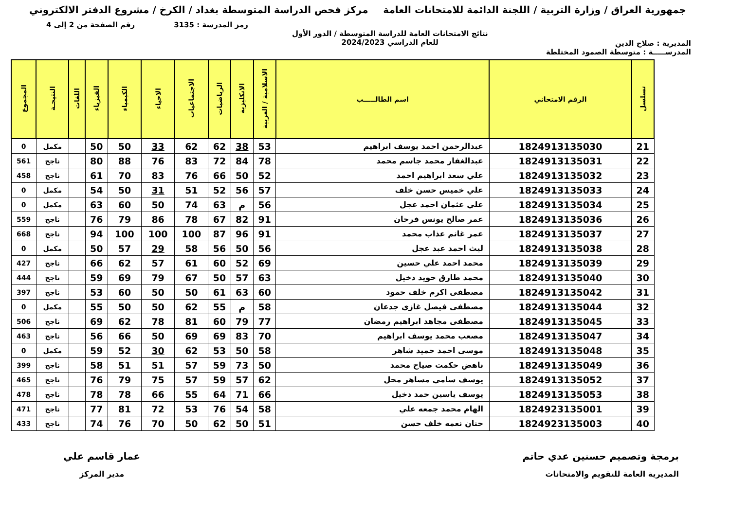جمهورية العراق / وزارة التربية / اللجنة الدائمة للامتحانات العامة
مركز فحص الدراسة المتوسطة بغداد / الكرخ / مشروع الدفتر الالكتروني
رمز المدرسة : 3135 رقم الصفحة من 2 إلى 4
المديرية : صلاح الدين نتائج الامتحانات العامة للدراسة المتوسطة / الدور الأول
للعام الدراسي 2024/2023
المدرســـــة : متوسطة الصمود المختلطة
| تسلسل | الرقم الامتحاني | اسم الطالـــــب | الاسلامية / العربية | الانكليزية | الرياضيات | الاجتماعيات | الاحياء | الكيمياء | الفيزياء | اللغات | النتيجـة | المجموع |
| --- | --- | --- | --- | --- | --- | --- | --- | --- | --- | --- | --- | --- |
| 21 | 1824913135030 | عبدالرحمن احمد يوسف ابراهيم | 53 | 38 | 62 | 62 | 33 | 50 | 50 | | مكمل | 0 |
| 22 | 1824913135031 | عبدالغفار محمد جاسم محمد | 78 | 84 | 72 | 83 | 76 | 88 | 80 | | ناجح | 561 |
| 23 | 1824913135032 | علي سعد ابراهيم احمد | 52 | 50 | 66 | 76 | 83 | 70 | 61 | | ناجح | 458 |
| 24 | 1824913135033 | علي خميس حسن خلف | 57 | 56 | 52 | 51 | 31 | 50 | 54 | | مكمل | 0 |
| 25 | 1824913135034 | علي عثمان احمد عجل | 56 | م | 63 | 74 | 50 | 60 | 63 | | مكمل | 0 |
| 26 | 1824913135036 | عمر صالح يونس فرحان | 91 | 82 | 67 | 78 | 86 | 79 | 76 | | ناجح | 559 |
| 27 | 1824913135037 | عمر غانم عذاب محمد | 91 | 96 | 87 | 100 | 100 | 100 | 94 | | ناجح | 668 |
| 28 | 1824913135038 | ليث احمد عبد عجل | 56 | 50 | 56 | 58 | 29 | 57 | 50 | | مكمل | 0 |
| 29 | 1824913135039 | محمد احمد علي حسين | 69 | 52 | 60 | 61 | 57 | 62 | 66 | | ناجح | 427 |
| 30 | 1824913135040 | محمد طارق حويد دخيل | 63 | 57 | 50 | 67 | 79 | 69 | 59 | | ناجح | 444 |
| 31 | 1824913135042 | مصطفى اكرم خلف حمود | 60 | 63 | 61 | 50 | 50 | 60 | 53 | | ناجح | 397 |
| 32 | 1824913135044 | مصطفى فيصل غازي جدعان | 58 | م | 55 | 62 | 50 | 50 | 55 | | مكمل | 0 |
| 33 | 1824913135045 | مصطفى مجاهد ابراهيم رمضان | 77 | 79 | 60 | 81 | 78 | 62 | 69 | | ناجح | 506 |
| 34 | 1824913135047 | مصعب محمد يوسف ابراهيم | 70 | 83 | 69 | 69 | 50 | 66 | 56 | | ناجح | 463 |
| 35 | 1824913135048 | موسى احمد حميد شاهر | 58 | 50 | 53 | 62 | 30 | 52 | 59 | | مكمل | 0 |
| 36 | 1824913135049 | ناهض حكمت صياح محمد | 50 | 73 | 59 | 57 | 51 | 51 | 58 | | ناجح | 399 |
| 37 | 1824913135052 | يوسف سامي مساهر محل | 62 | 57 | 59 | 57 | 75 | 79 | 76 | | ناجح | 465 |
| 38 | 1824913135053 | يوسف ياسين حمد دخيل | 66 | 71 | 64 | 55 | 66 | 78 | 78 | | ناجح | 478 |
| 39 | 1824923135001 | الهام محمد جمعه علي | 58 | 54 | 76 | 53 | 72 | 81 | 77 | | ناجح | 471 |
| 40 | 1824923135003 | حنان نعمه خلف حسن | 51 | 50 | 62 | 50 | 70 | 76 | 74 | | ناجح | 433 |
برمجة وتصميم حسنين عدي حاتم
المديرية العامة للتقويم والامتحانات
عمار قاسم علي
مدير المركز